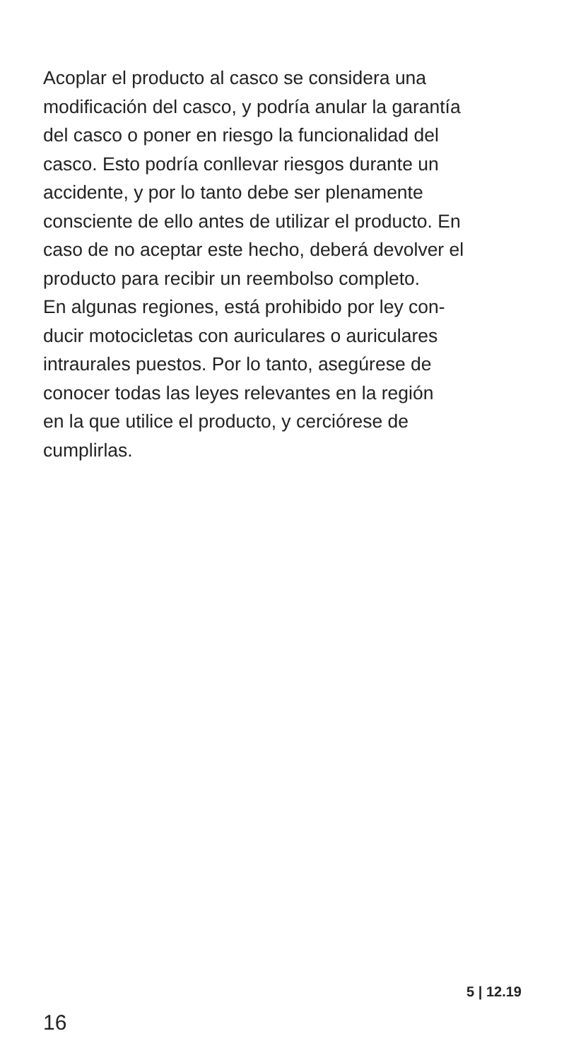Acoplar el producto al casco se considera una
modificación del casco, y podría anular la garantía
del casco o poner en riesgo la funcionalidad del
casco. Esto podría conllevar riesgos durante un
accidente, y por lo tanto debe ser plenamente
consciente de ello antes de utilizar el producto. En
caso de no aceptar este hecho, deberá devolver el
producto para recibir un reembolso completo.
En algunas regiones, está prohibido por ley con-
ducir motocicletas con auriculares o auriculares
intraurales puestos. Por lo tanto, asegúrese de
conocer todas las leyes relevantes en la región
en la que utilice el producto, y cerciórese de
cumplirlas.
5 | 12.19
16